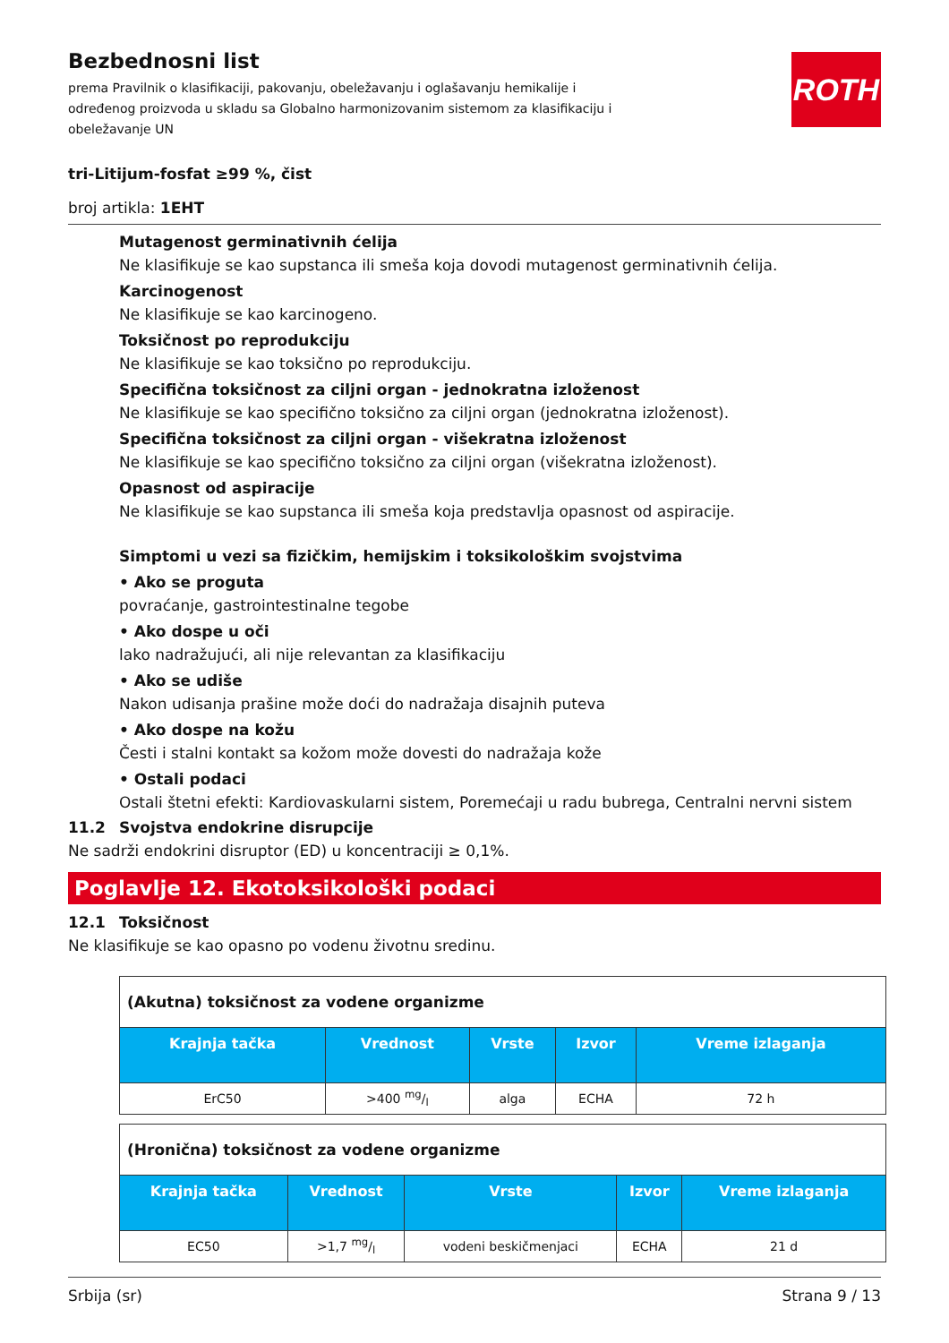ROTH
Bezbednosni list
prema Pravilnik o klasifikaciji, pakovanju, obeležavanju i oglašavanju hemikalije i određenog proizvoda u skladu sa Globalno harmonizovanim sistemom za klasifikaciju i obeležavanje UN
tri-Litijum-fosfat ≥99 %, čist
broj artikla: 1EHT
Mutagenost germinativnih ćelija
Ne klasifikuje se kao supstanca ili smeša koja dovodi mutagenost germinativnih ćelija.
Karcinogenost
Ne klasifikuje se kao karcinogeno.
Toksičnost po reprodukciju
Ne klasifikuje se kao toksično po reprodukciju.
Specifična toksičnost za ciljni organ - jednokratna izloženost
Ne klasifikuje se kao specifično toksično za ciljni organ (jednokratna izloženost).
Specifična toksičnost za ciljni organ - višekratna izloženost
Ne klasifikuje se kao specifično toksično za ciljni organ (višekratna izloženost).
Opasnost od aspiracije
Ne klasifikuje se kao supstanca ili smeša koja predstavlja opasnost od aspiracije.
Simptomi u vezi sa fizičkim, hemijskim i toksikološkim svojstvima
• Ako se proguta
povraćanje, gastrointestinalne tegobe
• Ako dospe u oči
lako nadražujući, ali nije relevantan za klasifikaciju
• Ako se udiše
Nakon udisanja prašine može doći do nadražaja disajnih puteva
• Ako dospe na kožu
Česti i stalni kontakt sa kožom može dovesti do nadražaja kože
• Ostali podaci
Ostali štetni efekti: Kardiovaskularni sistem, Poremećaji u radu bubrega, Centralni nervni sistem
11.2 Svojstva endokrine disrupcije
Ne sadrži endokrini disruptor (ED) u koncentraciji ≥ 0,1%.
Poglavlje 12. Ekotoksikološki podaci
12.1 Toksičnost
Ne klasifikuje se kao opasno po vodenu životnu sredinu.
| (Akutna) toksičnost za vodene organizme | | | | |
| Krajnja tačka | Vrednost | Vrste | Izvor | Vreme izlaganja |
| ErC50 | >400 mg/l | alga | ECHA | 72 h |
| (Hronična) toksičnost za vodene organizme | | | | |
| Krajnja tačka | Vrednost | Vrste | Izvor | Vreme izlaganja |
| EC50 | >1,7 mg/l | vodeni beskičmenjaci | ECHA | 21 d |
Srbija (sr) Strana 9 / 13